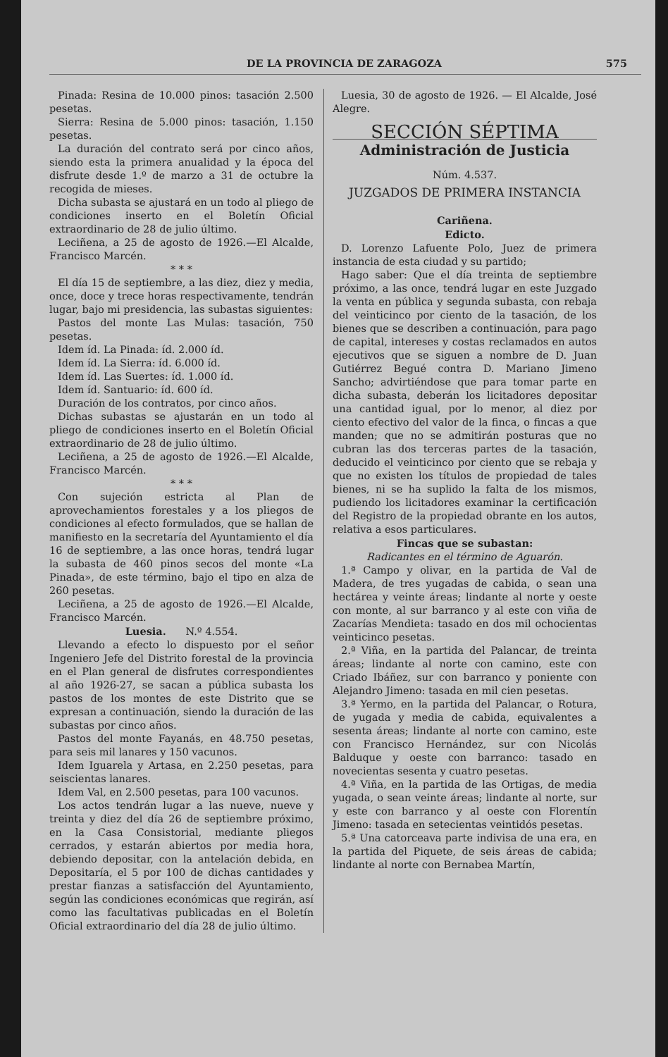DE LA PROVINCIA DE ZARAGOZA 575
Pinada: Resina de 10.000 pinos: tasación 2.500 pesetas.
Sierra: Resina de 5.000 pinos: tasación, 1.150 pesetas.
La duración del contrato será por cinco años, siendo esta la primera anualidad y la época del disfrute desde 1.º de marzo a 31 de octubre la recogida de mieses.
Dicha subasta se ajustará en un todo al pliego de condiciones inserto en el Boletín Oficial extraordinario de 28 de julio último.
Leciñena, a 25 de agosto de 1926.—El Alcalde, Francisco Marcén.
* * *
El día 15 de septiembre, a las diez, diez y media, once, doce y trece horas respectivamente, tendrán lugar, bajo mi presidencia, las subastas siguientes:
Pastos del monte Las Mulas: tasación, 750 pesetas.
Idem íd. La Pinada: íd. 2.000 íd.
Idem íd. La Sierra: íd. 6.000 íd.
Idem íd. Las Suertes: íd. 1.000 íd.
Idem íd. Santuario: íd. 600 íd.
Duración de los contratos, por cinco años.
Dichas subastas se ajustarán en un todo al pliego de condiciones inserto en el Boletín Oficial extraordinario de 28 de julio último.
Leciñena, a 25 de agosto de 1926.—El Alcalde, Francisco Marcén.
* * *
Con sujeción estricta al Plan de aprovechamientos forestales y a los pliegos de condiciones al efecto formulados, que se hallan de manifiesto en la secretaría del Ayuntamiento el día 16 de septiembre, a las once horas, tendrá lugar la subasta de 460 pinos secos del monte «La Pinada», de este término, bajo el tipo en alza de 260 pesetas.
Leciñena, a 25 de agosto de 1926.—El Alcalde, Francisco Marcén.
Luesia. N.º 4.554.
Llevando a efecto lo dispuesto por el señor Ingeniero Jefe del Distrito forestal de la provincia en el Plan general de disfrutes correspondientes al año 1926-27, se sacan a pública subasta los pastos de los montes de este Distrito que se expresan a continuación, siendo la duración de las subastas por cinco años.
Pastos del monte Fayanás, en 48.750 pesetas, para seis mil lanares y 150 vacunos.
Idem Iguarela y Artasa, en 2.250 pesetas, para seiscientas lanares.
Idem Val, en 2.500 pesetas, para 100 vacunos.
Los actos tendrán lugar a las nueve, nueve y treinta y diez del día 26 de septiembre próximo, en la Casa Consistorial, mediante pliegos cerrados, y estarán abiertos por media hora, debiendo depositar, con la antelación debida, en Depositaría, el 5 por 100 de dichas cantidades y prestar fianzas a satisfacción del Ayuntamiento, según las condiciones económicas que regirán, así como las facultativas publicadas en el Boletín Oficial extraordinario del día 28 de julio último.
Luesia, 30 de agosto de 1926. — El Alcalde, José Alegre.
SECCIÓN SÉPTIMA
Administración de Justicia
Núm. 4.537.
JUZGADOS DE PRIMERA INSTANCIA
Cariñena.
Edicto.
D. Lorenzo Lafuente Polo, Juez de primera instancia de esta ciudad y su partido;
Hago saber: Que el día treinta de septiembre próximo, a las once, tendrá lugar en este Juzgado la venta en pública y segunda subasta, con rebaja del veinticinco por ciento de la tasación, de los bienes que se describen a continuación, para pago de capital, intereses y costas reclamados en autos ejecutivos que se siguen a nombre de D. Juan Gutiérrez Begué contra D. Mariano Jimeno Sancho; advirtiéndose que para tomar parte en dicha subasta, deberán los licitadores depositar una cantidad igual, por lo menor, al diez por ciento efectivo del valor de la finca, o fincas a que manden; que no se admitirán posturas que no cubran las dos terceras partes de la tasación, deducido el veinticinco por ciento que se rebaja y que no existen los títulos de propiedad de tales bienes, ni se ha suplido la falta de los mismos, pudiendo los licitadores examinar la certificación del Registro de la propiedad obrante en los autos, relativa a esos particulares.
Fincas que se subastan:
Radicantes en el término de Aguarón.
1.ª Campo y olivar, en la partida de Val de Madera, de tres yugadas de cabida, o sean una hectárea y veinte áreas; lindante al norte y oeste con monte, al sur barranco y al este con viña de Zacarías Mendieta: tasado en dos mil ochocientas veinticinco pesetas.
2.ª Viña, en la partida del Palancar, de treinta áreas; lindante al norte con camino, este con Criado Ibáñez, sur con barranco y poniente con Alejandro Jimeno: tasada en mil cien pesetas.
3.ª Yermo, en la partida del Palancar, o Rotura, de yugada y media de cabida, equivalentes a sesenta áreas; lindante al norte con camino, este con Francisco Hernández, sur con Nicolás Balduque y oeste con barranco: tasado en novecientas sesenta y cuatro pesetas.
4.ª Viña, en la partida de las Ortigas, de media yugada, o sean veinte áreas; lindante al norte, sur y este con barranco y al oeste con Florentín Jimeno: tasada en setecientas veintidós pesetas.
5.ª Una catorceava parte indivisa de una era, en la partida del Piquete, de seis áreas de cabida; lindante al norte con Bernabea Martín,